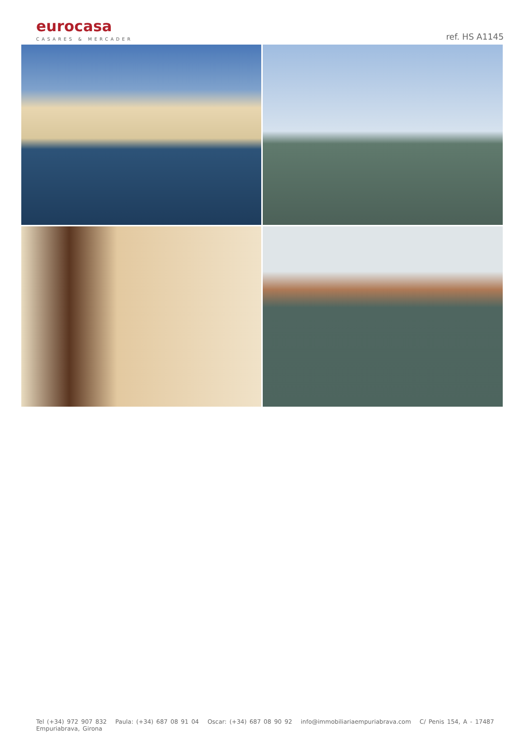eurocasa
CASARES & MERCADER
ref. HS A1145
Tel (+34) 972 907 832 Paula: (+34) 687 08 91 04 Oscar: (+34) 687 08 90 92 info@immobiliariaempuriabrava.com C/ Penis 154, A - 17487 Empuriabrava, Girona